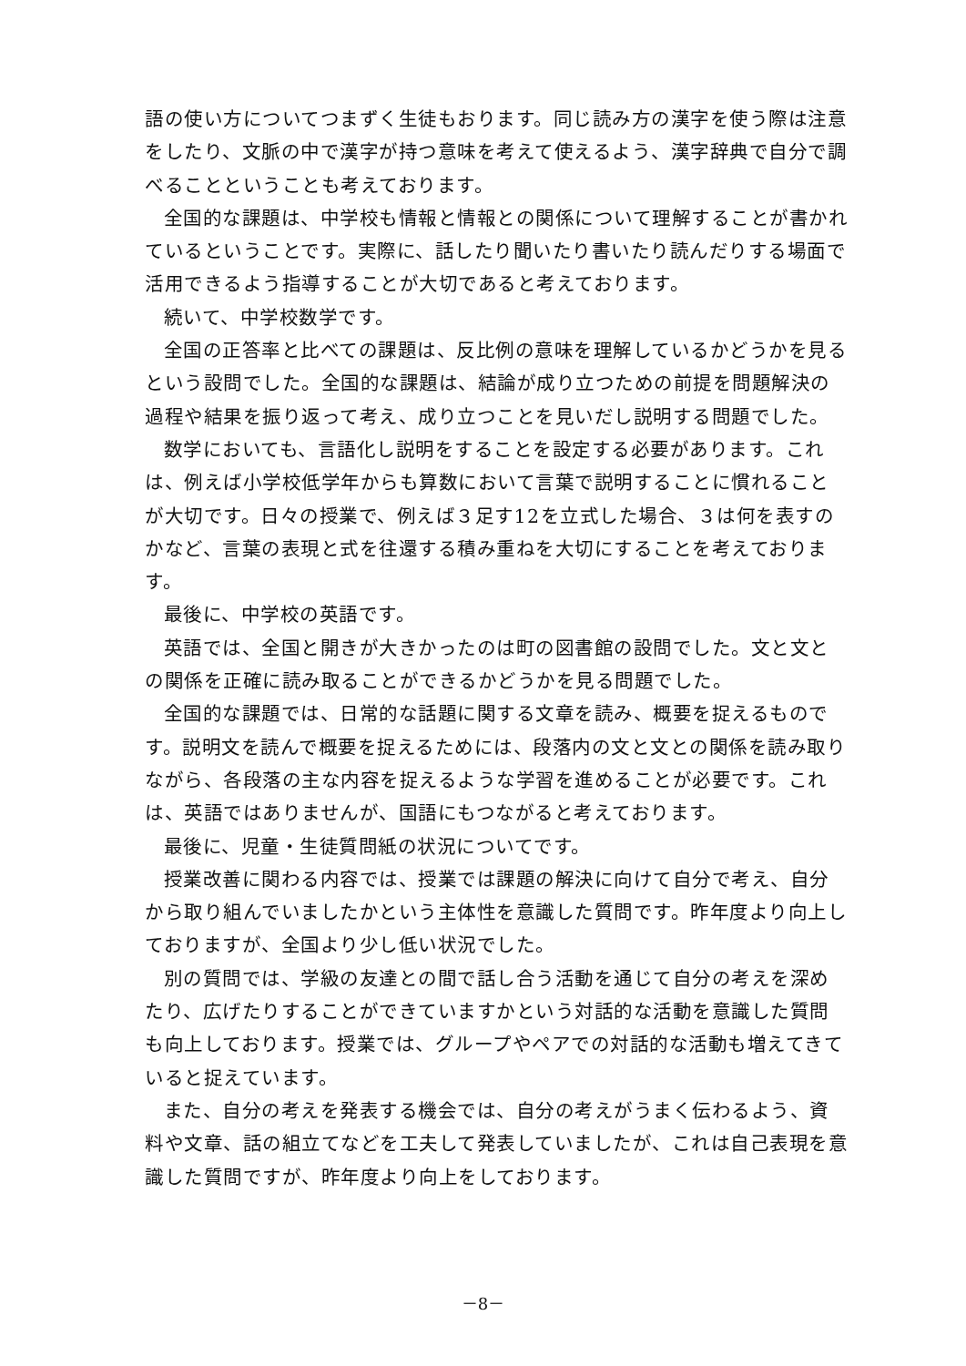語の使い方についてつまずく生徒もおります。同じ読み方の漢字を使う際は注意をしたり、文脈の中で漢字が持つ意味を考えて使えるよう、漢字辞典で自分で調べることということも考えております。
全国的な課題は、中学校も情報と情報との関係について理解することが書かれているということです。実際に、話したり聞いたり書いたり読んだりする場面で活用できるよう指導することが大切であると考えております。
続いて、中学校数学です。
全国の正答率と比べての課題は、反比例の意味を理解しているかどうかを見るという設問でした。全国的な課題は、結論が成り立つための前提を問題解決の過程や結果を振り返って考え、成り立つことを見いだし説明する問題でした。
数学においても、言語化し説明をすることを設定する必要があります。これは、例えば小学校低学年からも算数において言葉で説明することに慣れることが大切です。日々の授業で、例えば３足す12を立式した場合、３は何を表すのかなど、言葉の表現と式を往還する積み重ねを大切にすることを考えております。
最後に、中学校の英語です。
英語では、全国と開きが大きかったのは町の図書館の設問でした。文と文との関係を正確に読み取ることができるかどうかを見る問題でした。
全国的な課題では、日常的な話題に関する文章を読み、概要を捉えるものです。説明文を読んで概要を捉えるためには、段落内の文と文との関係を読み取りながら、各段落の主な内容を捉えるような学習を進めることが必要です。これは、英語ではありませんが、国語にもつながると考えております。
最後に、児童・生徒質問紙の状況についてです。
授業改善に関わる内容では、授業では課題の解決に向けて自分で考え、自分から取り組んでいましたかという主体性を意識した質問です。昨年度より向上しておりますが、全国より少し低い状況でした。
別の質問では、学級の友達との間で話し合う活動を通じて自分の考えを深めたり、広げたりすることができていますかという対話的な活動を意識した質問も向上しております。授業では、グループやペアでの対話的な活動も増えてきていると捉えています。
また、自分の考えを発表する機会では、自分の考えがうまく伝わるよう、資料や文章、話の組立てなどを工夫して発表していましたが、これは自己表現を意識した質問ですが、昨年度より向上をしております。
－8－